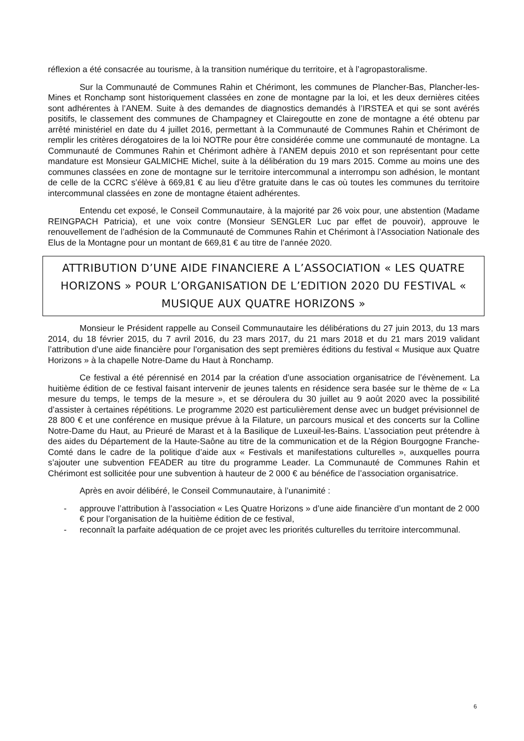réflexion a été consacrée au tourisme, à la transition numérique du territoire, et à l’agropastoralisme.
Sur la Communauté de Communes Rahin et Chérimont, les communes de Plancher-Bas, Plancher-les-Mines et Ronchamp sont historiquement classées en zone de montagne par la loi, et les deux dernières citées sont adhérentes à l’ANEM. Suite à des demandes de diagnostics demandés à l’IRSTEA et qui se sont avérés positifs, le classement des communes de Champagney et Clairegoutte en zone de montagne a été obtenu par arrêté ministériel en date du 4 juillet 2016, permettant à la Communauté de Communes Rahin et Chérimont de remplir les critères dérogatoires de la loi NOTRe pour être considérée comme une communauté de montagne. La Communauté de Communes Rahin et Chérimont adhère à l’ANEM depuis 2010 et son représentant pour cette mandature est Monsieur GALMICHE Michel, suite à la délibération du 19 mars 2015. Comme au moins une des communes classées en zone de montagne sur le territoire intercommunal a interrompu son adhésion, le montant de celle de la CCRC s’élève à 669,81 € au lieu d’être gratuite dans le cas où toutes les communes du territoire intercommunal classées en zone de montagne étaient adhérentes.
Entendu cet exposé, le Conseil Communautaire, à la majorité par 26 voix pour, une abstention (Madame REINGPACH Patricia), et une voix contre (Monsieur SENGLER Luc par effet de pouvoir), approuve le renouvellement de l’adhésion de la Communauté de Communes Rahin et Chérimont à l’Association Nationale des Elus de la Montagne pour un montant de 669,81 € au titre de l’année 2020.
ATTRIBUTION D’UNE AIDE FINANCIERE A L’ASSOCIATION « LES QUATRE HORIZONS » POUR L’ORGANISATION DE L’EDITION 2020 DU FESTIVAL « MUSIQUE AUX QUATRE HORIZONS »
Monsieur le Président rappelle au Conseil Communautaire les délibérations du 27 juin 2013, du 13 mars 2014, du 18 février 2015, du 7 avril 2016, du 23 mars 2017, du 21 mars 2018 et du 21 mars 2019 validant l’attribution d’une aide financière pour l’organisation des sept premières éditions du festival « Musique aux Quatre Horizons » à la chapelle Notre-Dame du Haut à Ronchamp.
Ce festival a été pérennisé en 2014 par la création d’une association organisatrice de l’évènement. La huitième édition de ce festival faisant intervenir de jeunes talents en résidence sera basée sur le thème de « La mesure du temps, le temps de la mesure », et se déroulera du 30 juillet au 9 août 2020 avec la possibilité d’assister à certaines répétitions. Le programme 2020 est particulièrement dense avec un budget prévisionnel de 28 800 € et une conférence en musique prévue à la Filature, un parcours musical et des concerts sur la Colline Notre-Dame du Haut, au Prieuré de Marast et à la Basilique de Luxeuil-les-Bains. L’association peut prétendre à des aides du Département de la Haute-Saône au titre de la communication et de la Région Bourgogne Franche-Comté dans le cadre de la politique d’aide aux « Festivals et manifestations culturelles », auxquelles pourra s’ajouter une subvention FEADER au titre du programme Leader. La Communauté de Communes Rahin et Chérimont est sollicitée pour une subvention à hauteur de 2 000 € au bénéfice de l’association organisatrice.
Après en avoir délibéré, le Conseil Communautaire, à l’unanimité :
- approuve l’attribution à l’association « Les Quatre Horizons » d’une aide financière d’un montant de 2 000 € pour l’organisation de la huitième édition de ce festival,
- reconnaît la parfaite adéquation de ce projet avec les priorités culturelles du territoire intercommunal.
6